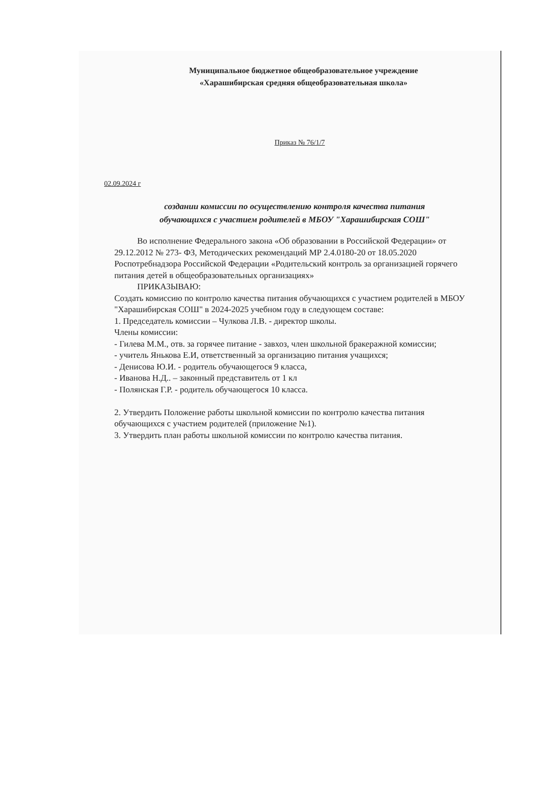Муниципальное бюджетное общеобразовательное учреждение
«Харашибирская средняя общеобразовательная школа»
Приказ № 76/1/7
02.09.2024 г
создании комиссии по осуществлению контроля качества питания
обучающихся с участием родителей в МБОУ "Харашибирская СОШ"
Во исполнение Федерального закона «Об образовании в Российской Федерации» от 29.12.2012 № 273- ФЗ, Методических рекомендаций МР 2.4.0180-20 от 18.05.2020 Роспотребнадзора Российской Федерации «Родительский контроль за организацией горячего питания детей в общеобразовательных организациях»
ПРИКАЗЫВАЮ:
Создать комиссию по контролю качества питания обучающихся с участием родителей в МБОУ "Харашибирская СОШ" в 2024-2025 учебном году в следующем составе:
1. Председатель комиссии – Чулкова Л.В. - директор школы.
Члены комиссии:
- Гилева М.М., отв. за горячее питание - завхоз, член школьной бракеражной комиссии;
- учитель Янькова Е.И, ответственный за организацию питания учащихся;
- Денисова Ю.И. - родитель обучающегося 9 класса,
- Иванова Н.Д.. – законный представитель от 1 кл
- Полянская Г.Р. - родитель обучающегося 10 класса.
2. Утвердить Положение работы школьной комиссии по контролю качества питания обучающихся с участием родителей (приложение №1).
3. Утвердить план работы школьной комиссии по контролю качества питания.